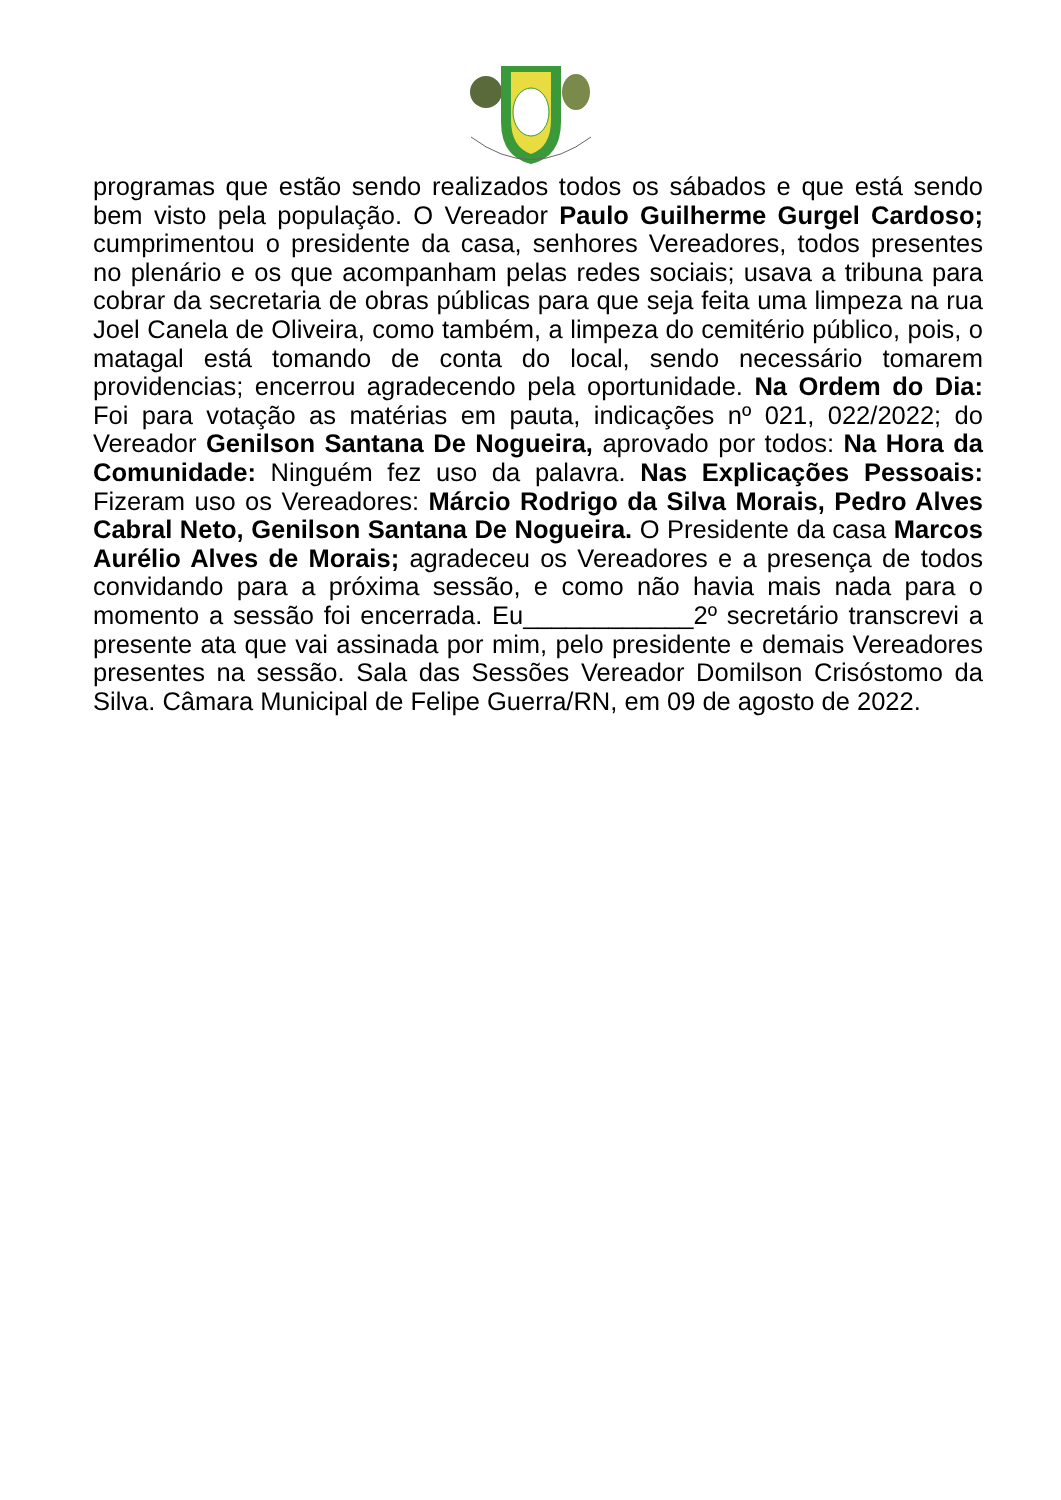programas que estão sendo realizados todos os sábados e que está sendo bem visto pela população. O Vereador Paulo Guilherme Gurgel Cardoso; cumprimentou o presidente da casa, senhores Vereadores, todos presentes no plenário e os que acompanham pelas redes sociais; usava a tribuna para cobrar da secretaria de obras públicas para que seja feita uma limpeza na rua Joel Canela de Oliveira, como também, a limpeza do cemitério público, pois, o matagal está tomando de conta do local, sendo necessário tomarem providencias; encerrou agradecendo pela oportunidade. Na Ordem do Dia: Foi para votação as matérias em pauta, indicações nº 021, 022/2022; do Vereador Genilson Santana De Nogueira, aprovado por todos: Na Hora da Comunidade: Ninguém fez uso da palavra. Nas Explicações Pessoais: Fizeram uso os Vereadores: Márcio Rodrigo da Silva Morais, Pedro Alves Cabral Neto, Genilson Santana De Nogueira. O Presidente da casa Marcos Aurélio Alves de Morais; agradeceu os Vereadores e a presença de todos convidando para a próxima sessão, e como não havia mais nada para o momento a sessão foi encerrada. Eu____________2º secretário transcrevi a presente ata que vai assinada por mim, pelo presidente e demais Vereadores presentes na sessão. Sala das Sessões Vereador Domilson Crisóstomo da Silva. Câmara Municipal de Felipe Guerra/RN, em 09 de agosto de 2022.